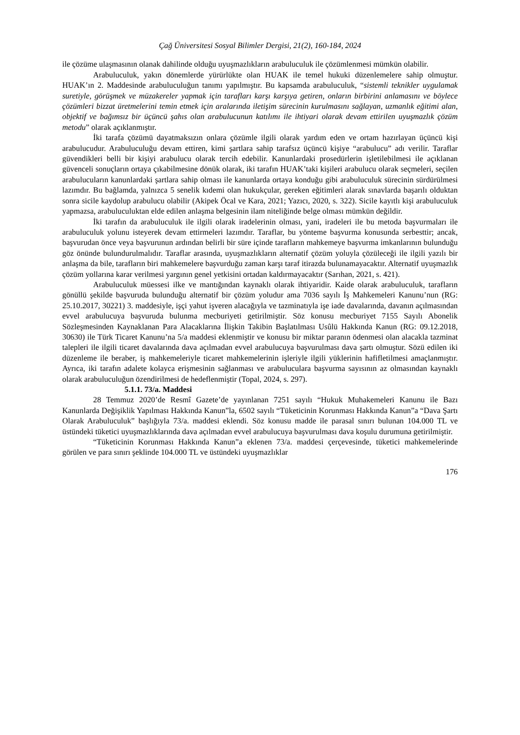Çağ Üniversitesi Sosyal Bilimler Dergisi, 21(2), 160-184, 2024
ile çözüme ulaşmasının olanak dahilinde olduğu uyuşmazlıkların arabuluculuk ile çözümlenmesi mümkün olabilir.
Arabuluculuk, yakın dönemlerde yürürlükte olan HUAK ile temel hukuki düzenlemelere sahip olmuştur. HUAK’ın 2. Maddesinde arabuluculuğun tanımı yapılmıştır. Bu kapsamda arabuluculuk, “sistemli teknikler uygulamak suretiyle, görüşmek ve müzakereler yapmak için tarafları karşı karşıya getiren, onların birbirini anlamasını ve böylece çözümleri bizzat üretmelerini temin etmek için aralarında iletişim sürecinin kurulmasını sağlayan, uzmanlık eğitimi alan, objektif ve bağımsız bir üçüncü şahıs olan arabulucunun katılımı ile ihtiyari olarak devam ettirilen uyuşmazlık çözüm metodu” olarak açıklanmıştır.
İki tarafa çözümü dayatmaksızın onlara çözümle ilgili olarak yardım eden ve ortam hazırlayan üçüncü kişi arabulucudur. Arabuluculuğu devam ettiren, kimi şartlara sahip tarafsız üçüncü kişiye “arabulucu” adı verilir. Taraflar güvendikleri belli bir kişiyi arabulucu olarak tercih edebilir. Kanunlardaki prosedürlerin işletilebilmesi ile açıklanan güvenceli sonuçların ortaya çıkabilmesine dönük olarak, iki tarafın HUAK’taki kişileri arabulucu olarak seçmeleri, seçilen arabulucuların kanunlardaki şartlara sahip olması ile kanunlarda ortaya konduğu gibi arabuluculuk sürecinin sürdürülmesi lazımdır. Bu bağlamda, yalnızca 5 senelik kıdemi olan hukukçular, gereken eğitimleri alarak sınavlarda başarılı olduktan sonra sicile kaydolup arabulucu olabilir (Akipek Öcal ve Kara, 2021; Yazıcı, 2020, s. 322). Sicile kayıtlı kişi arabuluculuk yapmazsa, arabuluculuktan elde edilen anlaşma belgesinin ilam niteliğinde belge olması mümkün değildir.
İki tarafın da arabuluculuk ile ilgili olarak iradelerinin olması, yani, iradeleri ile bu metoda başvurmaları ile arabuluculuk yolunu isteyerek devam ettirmeleri lazımdır. Taraflar, bu yönteme başvurma konusunda serbesttir; ancak, başvurudan önce veya başvurunun ardından belirli bir süre içinde tarafların mahkemeye başvurma imkanlarının bulunduğu göz önünde bulundurulmalıdır. Taraflar arasında, uyuşmazlıkların alternatif çözüm yoluyla çözüleceği ile ilgili yazılı bir anlaşma da bile, tarafların biri mahkemelere başvurduğu zaman karşı taraf itirazda bulunamayacaktır. Alternatif uyuşmazlık çözüm yollarına karar verilmesi yargının genel yetkisini ortadan kaldırmayacaktır (Sarıhan, 2021, s. 421).
Arabuluculuk müessesi ilke ve mantığından kaynaklı olarak ihtiyaridir. Kaide olarak arabuluculuk, tarafların gönüllü şekilde başvuruda bulunduğu alternatif bir çözüm yoludur ama 7036 sayılı İş Mahkemeleri Kanunu’nun (RG: 25.10.2017, 30221) 3. maddesiyle, işçi yahut işveren alacağıyla ve tazminatıyla işe iade davalarında, davanın açılmasından evvel arabulucuya başvuruda bulunma mecburiyeti getirilmiştir. Söz konusu mecburiyet 7155 Sayılı Abonelik Sözleşmesinden Kaynaklanan Para Alacaklarına İlişkin Takibin Başlatılması Usûlü Hakkında Kanun (RG: 09.12.2018, 30630) ile Türk Ticaret Kanunu’na 5/a maddesi eklenmiştir ve konusu bir miktar paranın ödenmesi olan alacakla tazminat talepleri ile ilgili ticaret davalarında dava açılmadan evvel arabulucuya başvurulması dava şartı olmuştur. Sözü edilen iki düzenleme ile beraber, iş mahkemeleriyle ticaret mahkemelerinin işleriyle ilgili yüklerinin hafifletilmesi amaçlanmıştır. Ayrıca, iki tarafın adalete kolayca erişmesinin sağlanması ve arabuluculara başvurma sayısının az olmasından kaynaklı olarak arabuluculuğun özendirilmesi de hedeflenmiştir (Topal, 2024, s. 297).
5.1.1. 73/a. Maddesi
28 Temmuz 2020’de Resmî Gazete’de yayınlanan 7251 sayılı “Hukuk Muhakemeleri Kanunu ile Bazı Kanunlarda Değişiklik Yapılması Hakkında Kanun”la, 6502 sayılı “Tüketicinin Korunması Hakkında Kanun”a “Dava Şartı Olarak Arabuluculuk” başlığıyla 73/a. maddesi eklendi. Söz konusu madde ile parasal sınırı bulunan 104.000 TL ve üstündeki tüketici uyuşmazlıklarında dava açılmadan evvel arabulucuya başvurulması dava koşulu durumuna getirilmiştir.
“Tüketicinin Korunması Hakkında Kanun”a eklenen 73/a. maddesi çerçevesinde, tüketici mahkemelerinde görülen ve para sınırı şeklinde 104.000 TL ve üstündeki uyuşmazlıklar
176